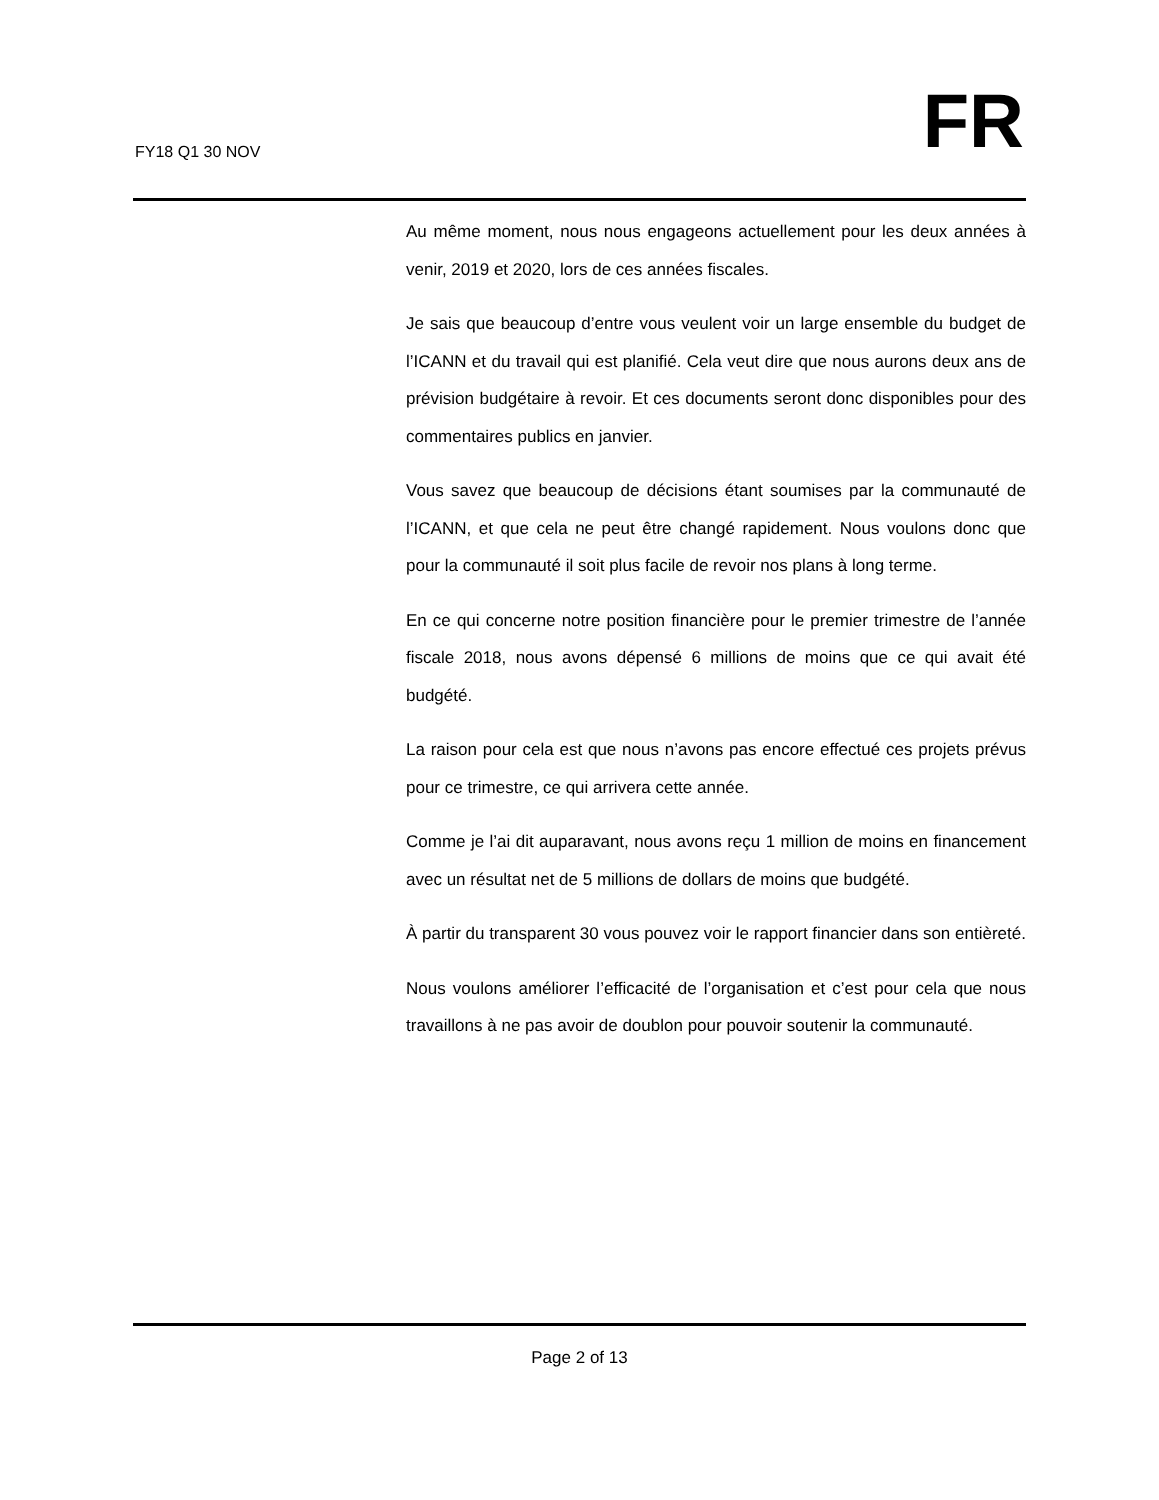FY18 Q1 30 NOV FR
Au même moment, nous nous engageons actuellement pour les deux années à venir, 2019 et 2020, lors de ces années fiscales.
Je sais que beaucoup d’entre vous veulent voir un large ensemble du budget de l’ICANN et du travail qui est planifié. Cela veut dire que nous aurons deux ans de prévision budgétaire à revoir. Et ces documents seront donc disponibles pour des commentaires publics en janvier.
Vous savez que beaucoup de décisions étant soumises par la communauté de l’ICANN, et que cela ne peut être changé rapidement. Nous voulons donc que pour la communauté il soit plus facile de revoir nos plans à long terme.
En ce qui concerne notre position financière pour le premier trimestre de l’année fiscale 2018, nous avons dépensé 6 millions de moins que ce qui avait été budgété.
La raison pour cela est que nous n’avons pas encore effectué ces projets prévus pour ce trimestre, ce qui arrivera cette année.
Comme je l’ai dit auparavant, nous avons reçu 1 million de moins en financement avec un résultat net de 5 millions de dollars de moins que budgété.
À partir du transparent 30 vous pouvez voir le rapport financier dans son entièreté.
Nous voulons améliorer l’efficacité de l’organisation et c’est pour cela que nous travaillons à ne pas avoir de doublon pour pouvoir soutenir la communauté.
Page 2 of 13